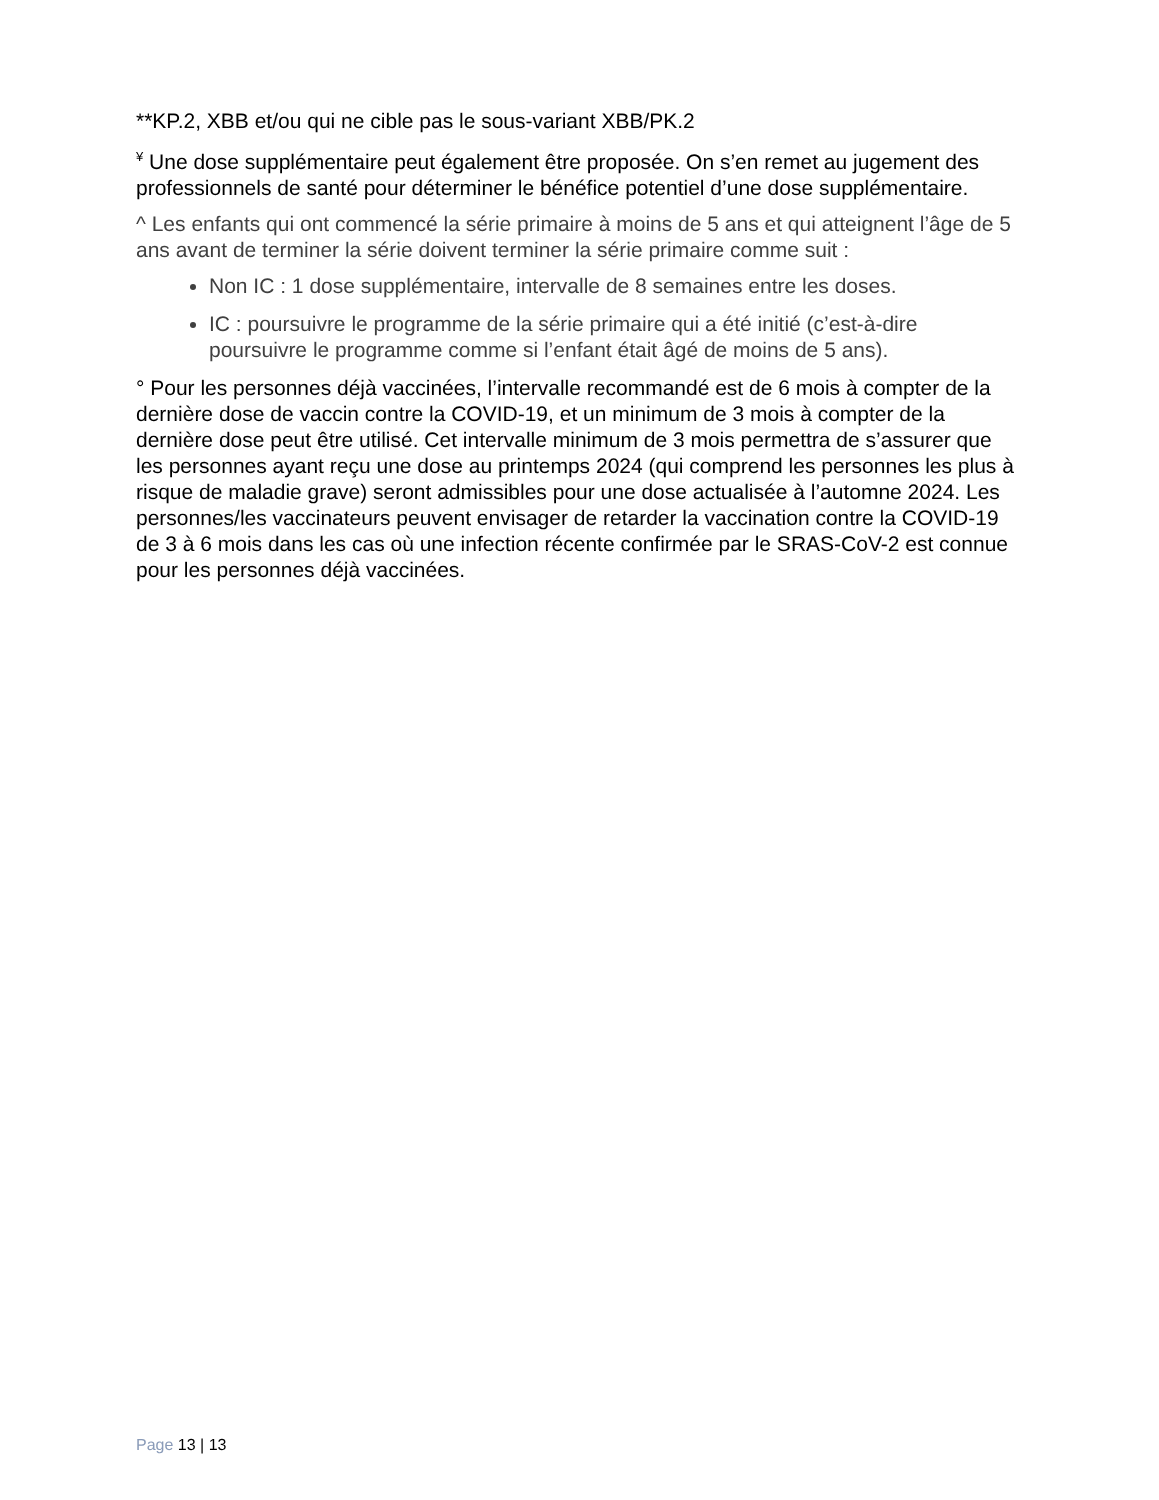**KP.2, XBB et/ou qui ne cible pas le sous-variant XBB/PK.2
<sup>¥</sup> Une dose supplémentaire peut également être proposée. On s’en remet au jugement des professionnels de santé pour déterminer le bénéfice potentiel d’une dose supplémentaire.
^ Les enfants qui ont commencé la série primaire à moins de 5 ans et qui atteignent l’âge de 5 ans avant de terminer la série doivent terminer la série primaire comme suit :
Non IC : 1 dose supplémentaire, intervalle de 8 semaines entre les doses.
IC : poursuivre le programme de la série primaire qui a été initié (c’est-à-dire poursuivre le programme comme si l’enfant était âgé de moins de 5 ans).
° Pour les personnes déjà vaccinées, l’intervalle recommandé est de 6 mois à compter de la dernière dose de vaccin contre la COVID-19, et un minimum de 3 mois à compter de la dernière dose peut être utilisé. Cet intervalle minimum de 3 mois permettra de s’assurer que les personnes ayant reçu une dose au printemps 2024 (qui comprend les personnes les plus à risque de maladie grave) seront admissibles pour une dose actualisée à l’automne 2024. Les personnes/les vaccinateurs peuvent envisager de retarder la vaccination contre la COVID-19 de 3 à 6 mois dans les cas où une infection récente confirmée par le SRAS-CoV-2 est connue pour les personnes déjà vaccinées.
Page 13 | 13